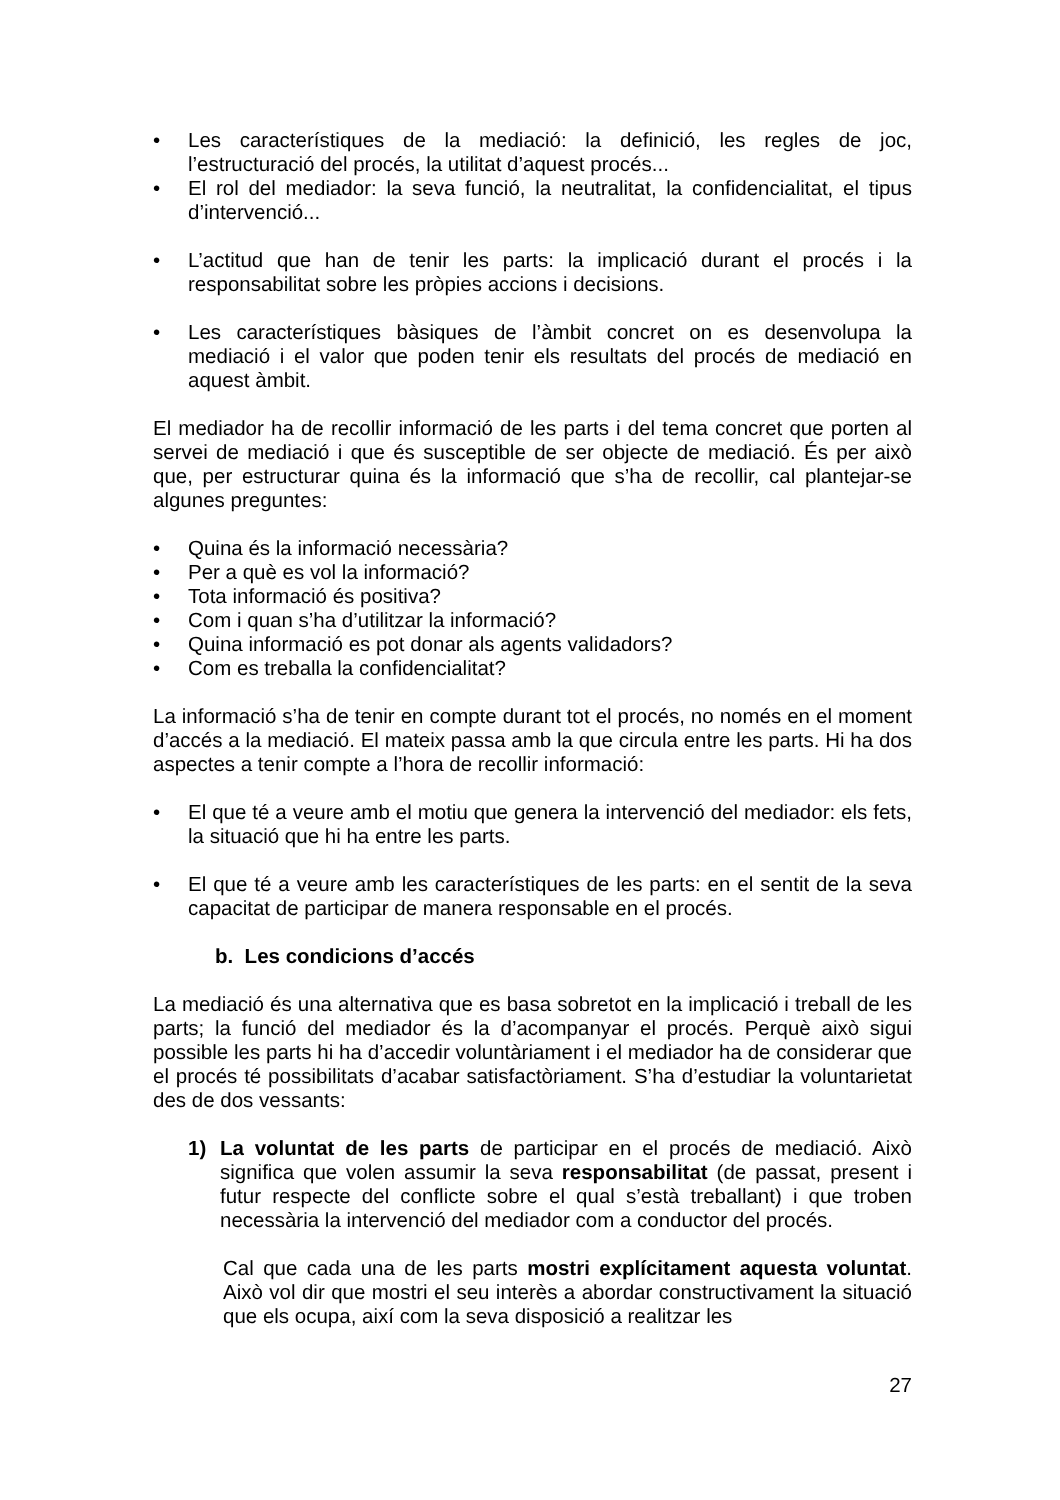• Les característiques de la mediació: la definició, les regles de joc, l’estructuració del procés, la utilitat d’aquest procés...
• El rol del mediador: la seva funció, la neutralitat, la confidencialitat, el tipus d’intervenció...
• L’actitud que han de tenir les parts: la implicació durant el procés i la responsabilitat sobre les pròpies accions i decisions.
• Les característiques bàsiques de l’àmbit concret on es desenvolupa la mediació i el valor que poden tenir els resultats del procés de mediació en aquest àmbit.
El mediador ha de recollir informació de les parts i del tema concret que porten al servei de mediació i que és susceptible de ser objecte de mediació. És per això que, per estructurar quina és la informació que s’ha de recollir, cal plantejar-se algunes preguntes:
• Quina és la informació necessària?
• Per a què es vol la informació?
• Tota informació és positiva?
• Com i quan s’ha d’utilitzar la informació?
• Quina informació es pot donar als agents validadors?
• Com es treballa la confidencialitat?
La informació s’ha de tenir en compte durant tot el procés, no només en el moment d’accés a la mediació. El mateix passa amb la que circula entre les parts. Hi ha dos aspectes a tenir compte a l’hora de recollir informació:
• El que té a veure amb el motiu que genera la intervenció del mediador: els fets, la situació que hi ha entre les parts.
• El que té a veure amb les característiques de les parts: en el sentit de la seva capacitat de participar de manera responsable en el procés.
b. Les condicions d’accés
La mediació és una alternativa que es basa sobretot en la implicació i treball de les parts; la funció del mediador és la d’acompanyar el procés. Perquè això sigui possible les parts hi ha d’accedir voluntàriament i el mediador ha de considerar que el procés té possibilitats d’acabar satisfactòriament. S’ha d’estudiar la voluntarietat des de dos vessants:
1) La voluntat de les parts de participar en el procés de mediació. Això significa que volen assumir la seva responsabilitat (de passat, present i futur respecte del conflicte sobre el qual s’està treballant) i que troben necessària la intervenció del mediador com a conductor del procés.
Cal que cada una de les parts mostri explícitament aquesta voluntat. Això vol dir que mostri el seu interès a abordar constructivament la situació que els ocupa, així com la seva disposició a realitzar les
27